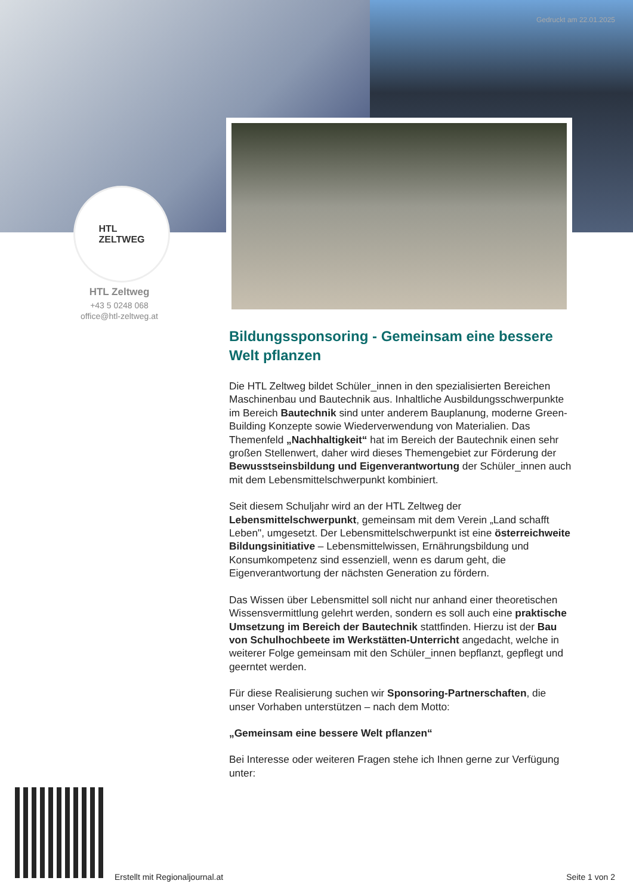Gedruckt am 22.01.2025
HTL
ZELTWEG
HTL Zeltweg
+43 5 0248 068
office@htl-zeltweg.at
Bildungssponsoring - Gemeinsam eine bessere Welt pflanzen
Die HTL Zeltweg bildet Schüler_innen in den spezialisierten Bereichen Maschinenbau und Bautechnik aus. Inhaltliche Ausbildungsschwerpunkte im Bereich Bautechnik sind unter anderem Bauplanung, moderne Green-Building Konzepte sowie Wiederverwendung von Materialien. Das Themenfeld „Nachhaltigkeit“ hat im Bereich der Bautechnik einen sehr großen Stellenwert, daher wird dieses Themengebiet zur Förderung der Bewusstseinsbildung und Eigenverantwortung der Schüler_innen auch mit dem Lebensmittelschwerpunkt kombiniert.
Seit diesem Schuljahr wird an der HTL Zeltweg der Lebensmittelschwerpunkt, gemeinsam mit dem Verein „Land schafft Leben", umgesetzt. Der Lebensmittelschwerpunkt ist eine österreichweite Bildungsinitiative – Lebensmittelwissen, Ernährungsbildung und Konsumkompetenz sind essenziell, wenn es darum geht, die Eigenverantwortung der nächsten Generation zu fördern.
Das Wissen über Lebensmittel soll nicht nur anhand einer theoretischen Wissensvermittlung gelehrt werden, sondern es soll auch eine praktische Umsetzung im Bereich der Bautechnik stattfinden. Hierzu ist der Bau von Schulhochbeete im Werkstätten-Unterricht angedacht, welche in weiterer Folge gemeinsam mit den Schüler_innen bepflanzt, gepflegt und geerntet werden.
Für diese Realisierung suchen wir Sponsoring-Partnerschaften, die unser Vorhaben unterstützen – nach dem Motto:
„Gemeinsam eine bessere Welt pflanzen“
Bei Interesse oder weiteren Fragen stehe ich Ihnen gerne zur Verfügung unter:
Erstellt mit Regionaljournal.at
Seite 1 von 2